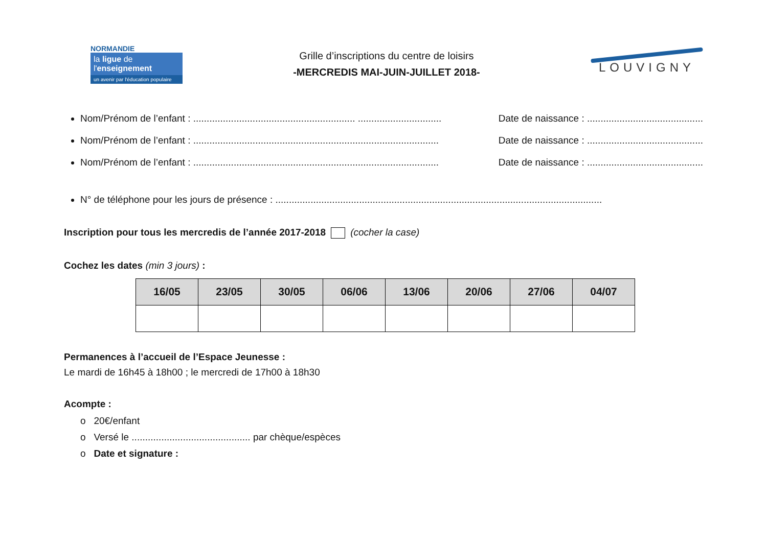NORMANDIE
la ligue de
l'enseignement
un avenir par l'éducation populaire
Grille d’inscriptions du centre de loisirs
-MERCREDIS MAI-JUIN-JUILLET 2018-
LOUVIGNY
Nom/Prénom de l’enfant : ............................................................ ............................... Date de naissance : ...........................................
Nom/Prénom de l’enfant : ........................................................................................... Date de naissance : ...........................................
Nom/Prénom de l’enfant : ........................................................................................... Date de naissance : ...........................................
N° de téléphone pour les jours de présence : .........................................................................................................................
Inscription pour tous les mercredis de l’année 2017-2018 (cocher la case)
Cochez les dates (min 3 jours) :
| 16/05 | 23/05 | 30/05 | 06/06 | 13/06 | 20/06 | 27/06 | 04/07 |
| --- | --- | --- | --- | --- | --- | --- | --- |
Permanences à l’accueil de l’Espace Jeunesse :
Le mardi de 16h45 à 18h00 ; le mercredi de 17h00 à 18h30
Acompte :
o 20€/enfant
o Versé le ............................................ par chèque/espèces
o Date et signature :